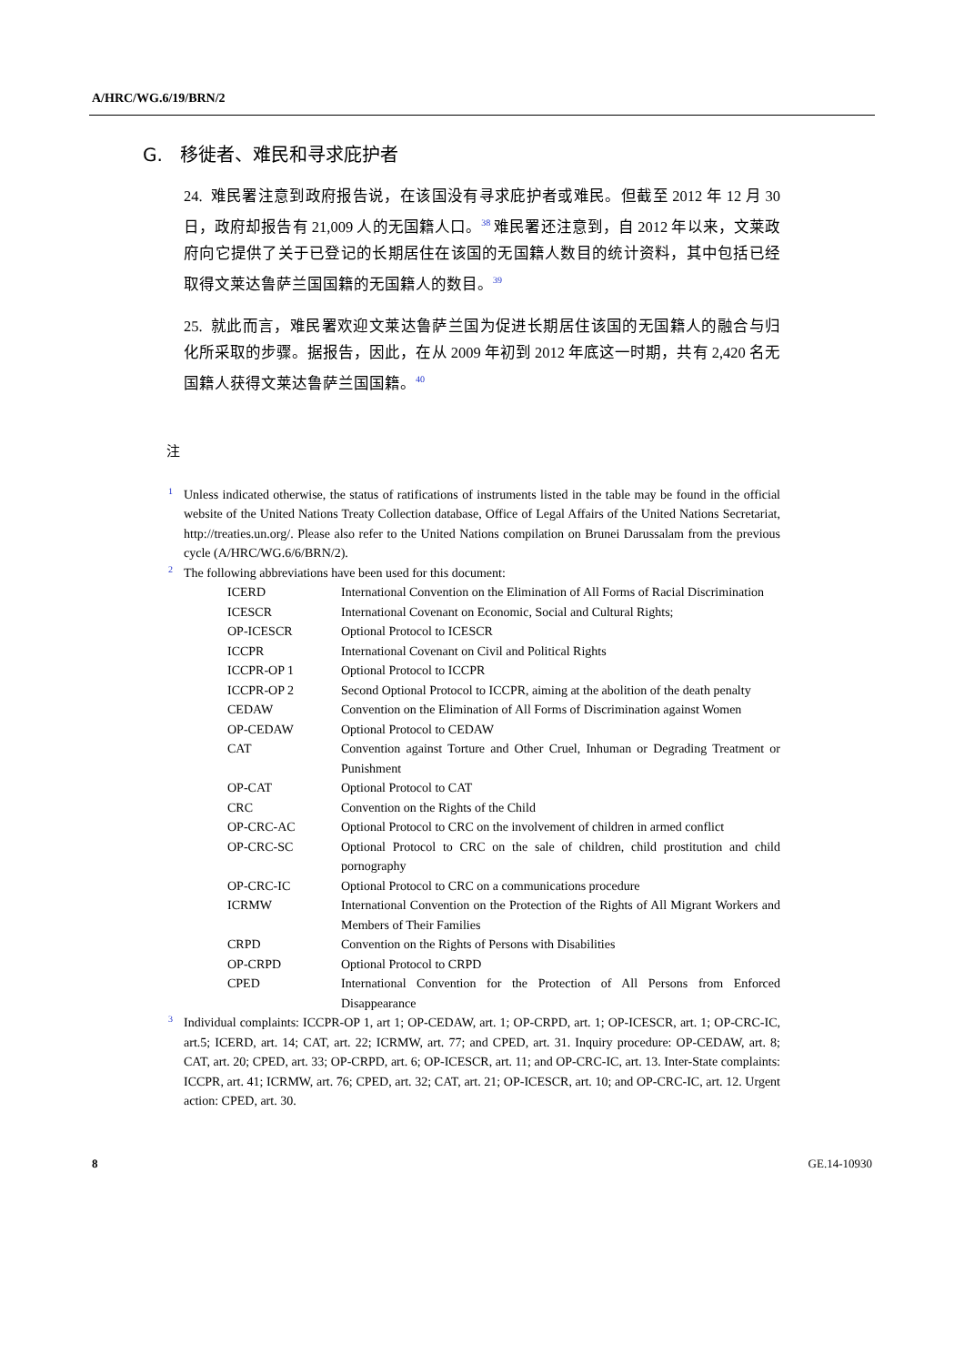A/HRC/WG.6/19/BRN/2
G. 移徙者、难民和寻求庇护者
24. 难民署注意到政府报告说，在该国没有寻求庇护者或难民。但截至 2012 年 12 月 30 日，政府却报告有 21,009 人的无国籍人口。<sup>38</sup> 难民署还注意到，自 2012 年以来，文莱政府向它提供了关于已登记的长期居住在该国的无国籍人数目的统计资料，其中包括已经取得文莱达鲁萨兰国国籍的无国籍人的数目。<sup>39</sup>
25. 就此而言，难民署欢迎文莱达鲁萨兰国为促进长期居住该国的无国籍人的融合与归化所采取的步骤。据报告，因此，在从 2009 年初到 2012 年底这一时期，共有 2,420 名无国籍人获得文莱达鲁萨兰国国籍。<sup>40</sup>
注
<sup>1</sup> Unless indicated otherwise, the status of ratifications of instruments listed in the table may be found in the official website of the United Nations Treaty Collection database, Office of Legal Affairs of the United Nations Secretariat, http://treaties.un.org/. Please also refer to the United Nations compilation on Brunei Darussalam from the previous cycle (A/HRC/WG.6/6/BRN/2).
<sup>2</sup> The following abbreviations have been used for this document:
| ICERD | International Convention on the Elimination of All Forms of Racial Discrimination |
| ICESCR | International Covenant on Economic, Social and Cultural Rights; |
| OP-ICESCR | Optional Protocol to ICESCR |
| ICCPR | International Covenant on Civil and Political Rights |
| ICCPR-OP 1 | Optional Protocol to ICCPR |
| ICCPR-OP 2 | Second Optional Protocol to ICCPR, aiming at the abolition of the death penalty |
| CEDAW | Convention on the Elimination of All Forms of Discrimination against Women |
| OP-CEDAW | Optional Protocol to CEDAW |
| CAT | Convention against Torture and Other Cruel, Inhuman or Degrading Treatment or Punishment |
| OP-CAT | Optional Protocol to CAT |
| CRC | Convention on the Rights of the Child |
| OP-CRC-AC | Optional Protocol to CRC on the involvement of children in armed conflict |
| OP-CRC-SC | Optional Protocol to CRC on the sale of children, child prostitution and child pornography |
| OP-CRC-IC | Optional Protocol to CRC on a communications procedure |
| ICRMW | International Convention on the Protection of the Rights of All Migrant Workers and Members of Their Families |
| CRPD | Convention on the Rights of Persons with Disabilities |
| OP-CRPD | Optional Protocol to CRPD |
| CPED | International Convention for the Protection of All Persons from Enforced Disappearance |
<sup>3</sup> Individual complaints: ICCPR-OP 1, art 1; OP-CEDAW, art. 1; OP-CRPD, art. 1; OP-ICESCR, art. 1; OP-CRC-IC, art.5; ICERD, art. 14; CAT, art. 22; ICRMW, art. 77; and CPED, art. 31. Inquiry procedure: OP-CEDAW, art. 8; CAT, art. 20; CPED, art. 33; OP-CRPD, art. 6; OP-ICESCR, art. 11; and OP-CRC-IC, art. 13. Inter-State complaints: ICCPR, art. 41; ICRMW, art. 76; CPED, art. 32; CAT, art. 21; OP-ICESCR, art. 10; and OP-CRC-IC, art. 12. Urgent action: CPED, art. 30.
8 GE.14-10930